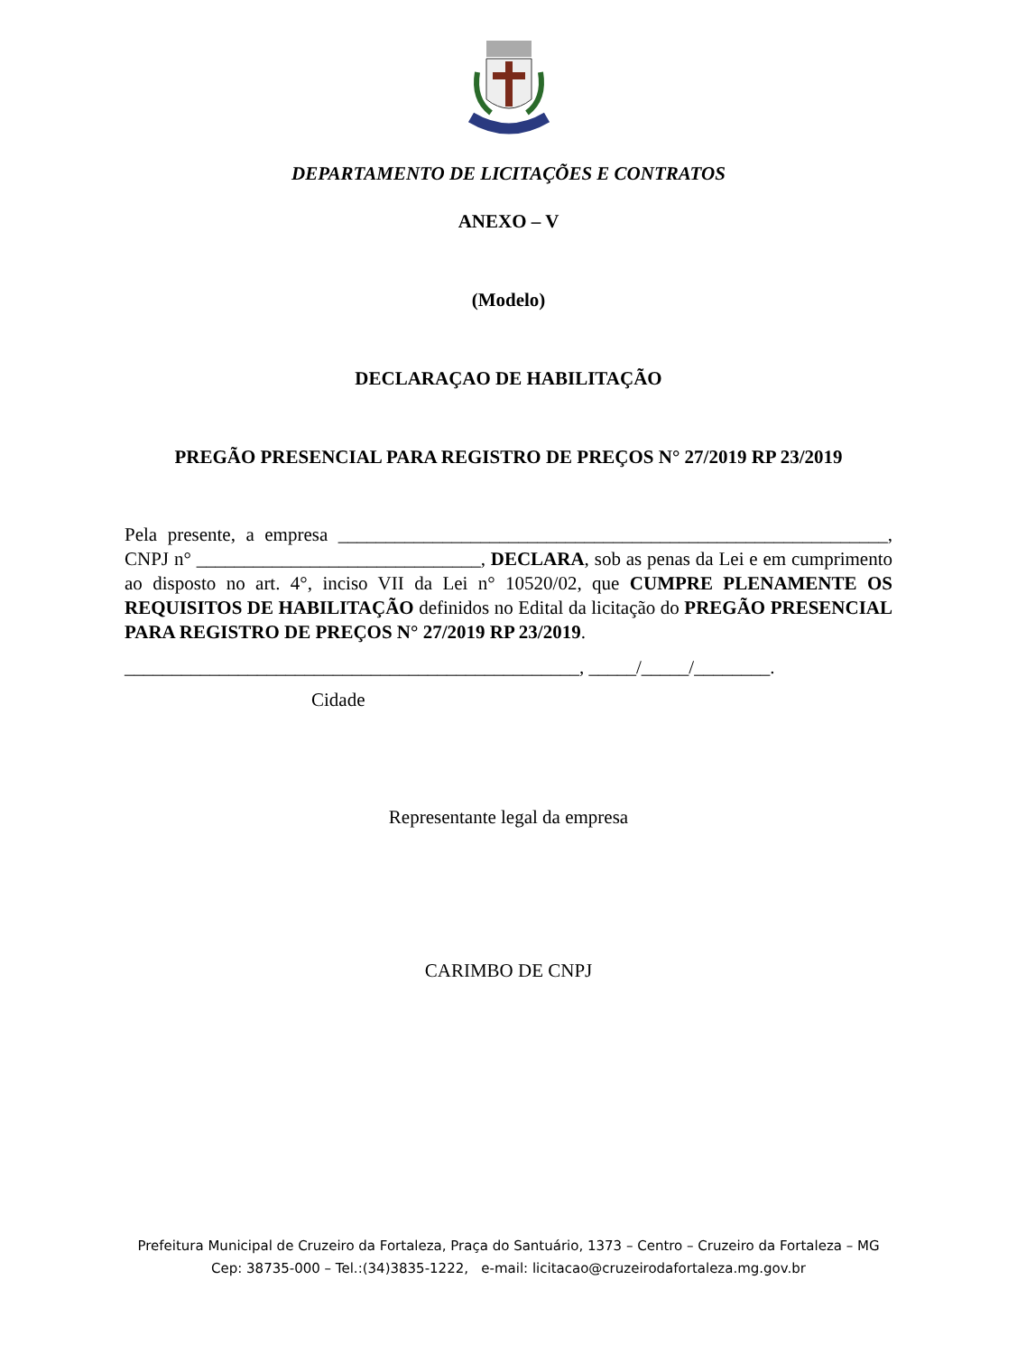DEPARTAMENTO DE LICITAÇÕES E CONTRATOS
ANEXO – V
(Modelo)
DECLARAÇAO DE HABILITAÇÃO
PREGÃO PRESENCIAL PARA REGISTRO DE PREÇOS N° 27/2019 RP 23/2019
Pela presente, a empresa __________________________________________________________, CNPJ n° ______________________________, DECLARA, sob as penas da Lei e em cumprimento ao disposto no art. 4°, inciso VII da Lei n° 10520/02, que CUMPRE PLENAMENTE OS REQUISITOS DE HABILITAÇÃO definidos no Edital da licitação do PREGÃO PRESENCIAL PARA REGISTRO DE PREÇOS N° 27/2019 RP 23/2019.
________________________________________________, _____/_____/________.
Cidade
Representante legal da empresa
CARIMBO DE CNPJ
Prefeitura Municipal de Cruzeiro da Fortaleza, Praça do Santuário, 1373 – Centro – Cruzeiro da Fortaleza – MG
Cep: 38735-000 – Tel.:(34)3835-1222, e-mail: licitacao@cruzeirodafortaleza.mg.gov.br